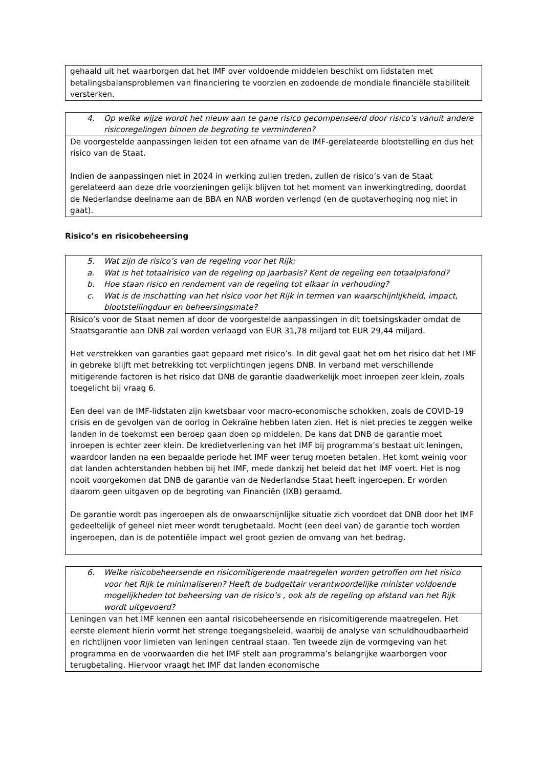| gehaald uit het waarborgen dat het IMF over voldoende middelen beschikt om lidstaten met betalingsbalansproblemen van financiering te voorzien en zodoende de mondiale financiële stabiliteit versterken. |
| 4. Op welke wijze wordt het nieuw aan te gane risico gecompenseerd door risico’s vanuit andere risicoregelingen binnen de begroting te verminderen? |
| De voorgestelde aanpassingen leiden tot een afname van de IMF-gerelateerde blootstelling en dus het risico van de Staat. Indien de aanpassingen niet in 2024 in werking zullen treden, zullen de risico’s van de Staat gerelateerd aan deze drie voorzieningen gelijk blijven tot het moment van inwerkingtreding, doordat de Nederlandse deelname aan de BBA en NAB worden verlengd (en de quotaverhoging nog niet in gaat). |
Risico’s en risicobeheersing
| 5. Wat zijn de risico’s van de regeling voor het Rijk: a. Wat is het totaalrisico van de regeling op jaarbasis? Kent de regeling een totaalplafond? b. Hoe staan risico en rendement van de regeling tot elkaar in verhouding? c. Wat is de inschatting van het risico voor het Rijk in termen van waarschijnlijkheid, impact, blootstellingduur en beheersingsmate? |
| Risico’s voor de Staat nemen af door de voorgestelde aanpassingen in dit toetsingskader omdat de Staatsgarantie aan DNB zal worden verlaagd van EUR 31,78 miljard tot EUR 29,44 miljard. Het verstrekken van garanties gaat gepaard met risico’s. In dit geval gaat het om het risico dat het IMF in gebreke blijft met betrekking tot verplichtingen jegens DNB. In verband met verschillende mitigerende factoren is het risico dat DNB de garantie daadwerkelijk moet inroepen zeer klein, zoals toegelicht bij vraag 6. Een deel van de IMF-lidstaten zijn kwetsbaar voor macro-economische schokken, zoals de COVID-19 crisis en de gevolgen van de oorlog in Oekraïne hebben laten zien. Het is niet precies te zeggen welke landen in de toekomst een beroep gaan doen op middelen. De kans dat DNB de garantie moet inroepen is echter zeer klein. De kredietverlening van het IMF bij programma’s bestaat uit leningen, waardoor landen na een bepaalde periode het IMF weer terug moeten betalen. Het komt weinig voor dat landen achterstanden hebben bij het IMF, mede dankzij het beleid dat het IMF voert. Het is nog nooit voorgekomen dat DNB de garantie van de Nederlandse Staat heeft ingeroepen. Er worden daarom geen uitgaven op de begroting van Financiën (IXB) geraamd. De garantie wordt pas ingeroepen als de onwaarschijnlijke situatie zich voordoet dat DNB door het IMF gedeeltelijk of geheel niet meer wordt terugbetaald. Mocht (een deel van) de garantie toch worden ingeroepen, dan is de potentiële impact wel groot gezien de omvang van het bedrag. |
| 6. Welke risicobeheersende en risicomitigerende maatregelen worden getroffen om het risico voor het Rijk te minimaliseren? Heeft de budgettair verantwoordelijke minister voldoende mogelijkheden tot beheersing van de risico’s , ook als de regeling op afstand van het Rijk wordt uitgevoerd? |
| Leningen van het IMF kennen een aantal risicobeheersende en risicomitigerende maatregelen. Het eerste element hierin vormt het strenge toegangsbeleid, waarbij de analyse van schuldhoudbaarheid en richtlijnen voor limieten van leningen centraal staan. Ten tweede zijn de vormgeving van het programma en de voorwaarden die het IMF stelt aan programma’s belangrijke waarborgen voor terugbetaling. Hiervoor vraagt het IMF dat landen economische |